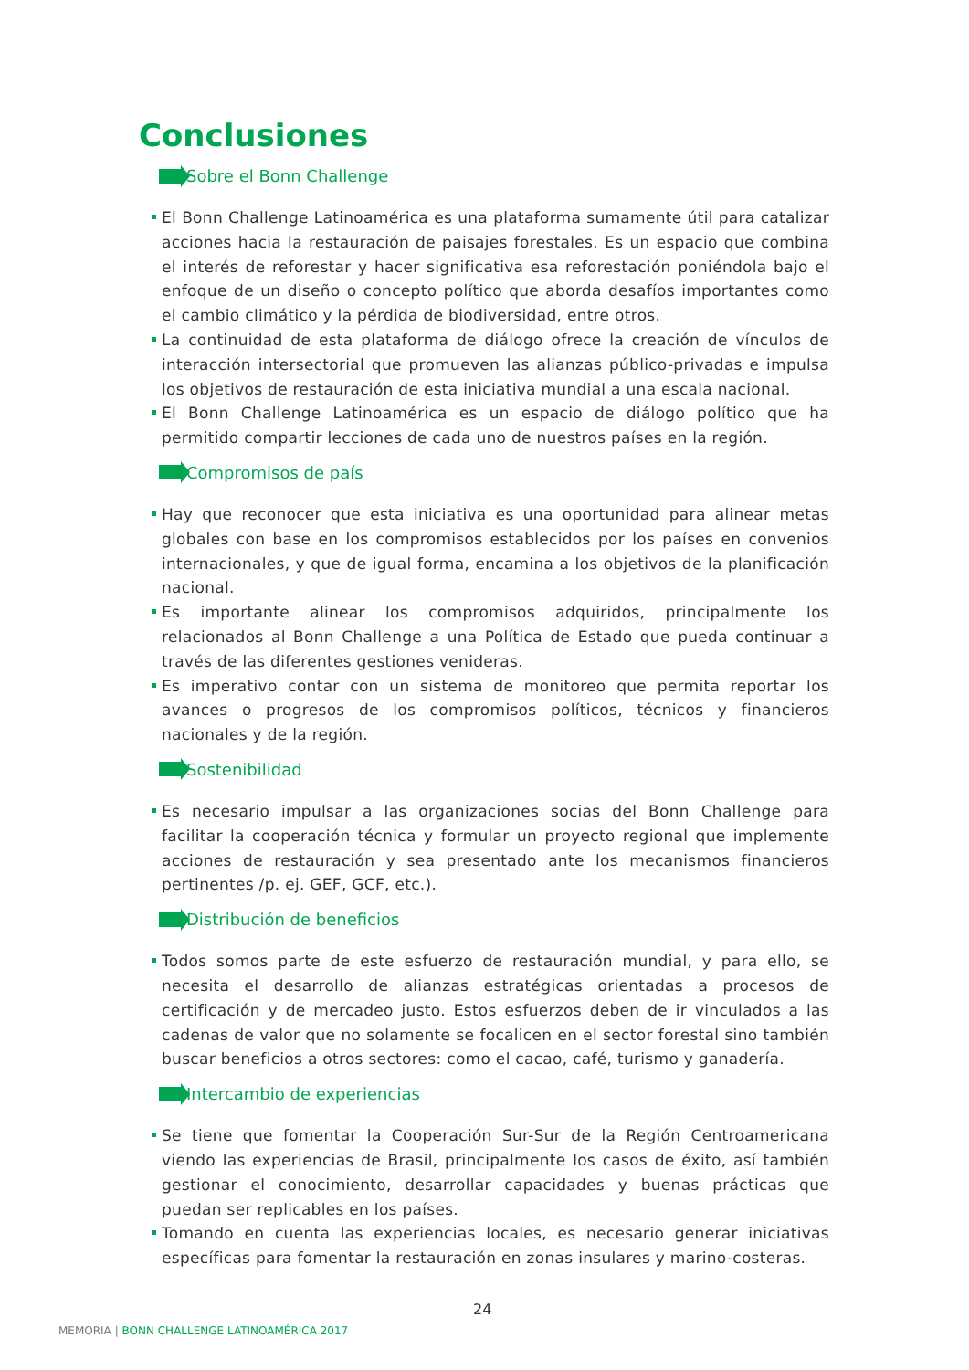Conclusiones
Sobre el Bonn Challenge
El Bonn Challenge Latinoamérica es una plataforma sumamente útil para catalizar acciones hacia la restauración de paisajes forestales. Es un espacio que combina el interés de reforestar y hacer significativa esa reforestación poniéndola bajo el enfoque de un diseño o concepto político que aborda desafíos importantes como el cambio climático y la pérdida de biodiversidad, entre otros.
La continuidad de esta plataforma de diálogo ofrece la creación de vínculos de interacción intersectorial que promueven las alianzas público-privadas e impulsa los objetivos de restauración de esta iniciativa mundial a una escala nacional.
El Bonn Challenge Latinoamérica es un espacio de diálogo político que ha permitido compartir lecciones de cada uno de nuestros países en la región.
Compromisos de país
Hay que reconocer que esta iniciativa es una oportunidad para alinear metas globales con base en los compromisos establecidos por los países en convenios internacionales, y que de igual forma, encamina a los objetivos de la planificación nacional.
Es importante alinear los compromisos adquiridos, principalmente los relacionados al Bonn Challenge a una Política de Estado que pueda continuar a través de las diferentes gestiones venideras.
Es imperativo contar con un sistema de monitoreo que permita reportar los avances o progresos de los compromisos políticos, técnicos y financieros nacionales y de la región.
Sostenibilidad
Es necesario impulsar a las organizaciones socias del Bonn Challenge para facilitar la cooperación técnica y formular un proyecto regional que implemente acciones de restauración y sea presentado ante los mecanismos financieros pertinentes /p. ej. GEF, GCF, etc.).
Distribución de beneficios
Todos somos parte de este esfuerzo de restauración mundial, y para ello, se necesita el desarrollo de alianzas estratégicas orientadas a procesos de certificación y de mercadeo justo. Estos esfuerzos deben de ir vinculados a las cadenas de valor que no solamente se focalicen en el sector forestal sino también buscar beneficios a otros sectores: como el cacao, café, turismo y ganadería.
Intercambio de experiencias
Se tiene que fomentar la Cooperación Sur-Sur de la Región Centroamericana viendo las experiencias de Brasil, principalmente los casos de éxito, así también gestionar el conocimiento, desarrollar capacidades y buenas prácticas que puedan ser replicables en los países.
Tomando en cuenta las experiencias locales, es necesario generar iniciativas específicas para fomentar la restauración en zonas insulares y marino-costeras.
24
MEMORIA | BONN CHALLENGE LATINOAMÉRICA 2017